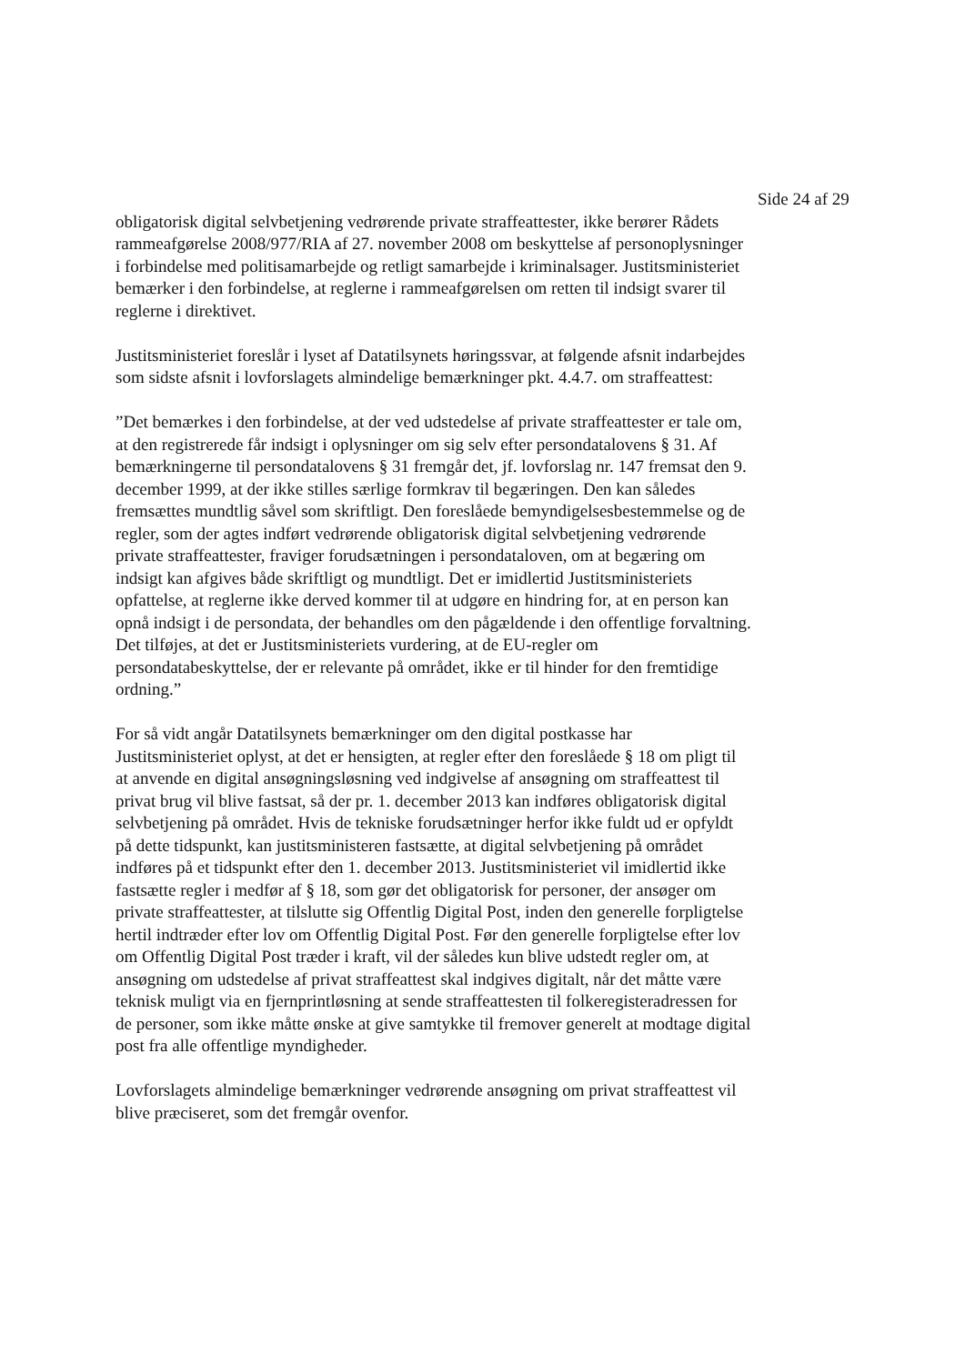Side 24 af 29
obligatorisk digital selvbetjening vedrørende private straffeattester, ikke berører Rådets rammeafgørelse 2008/977/RIA af 27. november 2008 om beskyttelse af personoplysninger i forbindelse med politisamarbejde og retligt samarbejde i kriminalsager. Justitsministeriet bemærker i den forbindelse, at reglerne i rammeafgørelsen om retten til indsigt svarer til reglerne i direktivet.
Justitsministeriet foreslår i lyset af Datatilsynets høringssvar, at følgende afsnit indarbejdes som sidste afsnit i lovforslagets almindelige bemærkninger pkt. 4.4.7. om straffeattest:
”Det bemærkes i den forbindelse, at der ved udstedelse af private straffeattester er tale om, at den registrerede får indsigt i oplysninger om sig selv efter persondatalovens § 31. Af bemærkningerne til persondatalovens § 31 fremgår det, jf. lovforslag nr. 147 fremsat den 9. december 1999, at der ikke stilles særlige formkrav til begæringen. Den kan således fremsættes mundtlig såvel som skriftligt. Den foreslåede bemyndigelsesbestemmelse og de regler, som der agtes indført vedrørende obligatorisk digital selvbetjening vedrørende private straffeattester, fraviger forudsætningen i persondataloven, om at begæring om indsigt kan afgives både skriftligt og mundtligt. Det er imidlertid Justitsministeriets opfattelse, at reglerne ikke derved kommer til at udgøre en hindring for, at en person kan opnå indsigt i de persondata, der behandles om den pågældende i den offentlige forvaltning. Det tilføjes, at det er Justitsministeriets vurdering, at de EU-regler om persondatabeskyttelse, der er relevante på området, ikke er til hinder for den fremtidige ordning.”
For så vidt angår Datatilsynets bemærkninger om den digital postkasse har Justitsministeriet oplyst, at det er hensigten, at regler efter den foreslåede § 18 om pligt til at anvende en digital ansøgningsløsning ved indgivelse af ansøgning om straffeattest til privat brug vil blive fastsat, så der pr. 1. december 2013 kan indføres obligatorisk digital selvbetjening på området. Hvis de tekniske forudsætninger herfor ikke fuldt ud er opfyldt på dette tidspunkt, kan justitsministeren fastsætte, at digital selvbetjening på området indføres på et tidspunkt efter den 1. december 2013. Justitsministeriet vil imidlertid ikke fastsætte regler i medfør af § 18, som gør det obligatorisk for personer, der ansøger om private straffeattester, at tilslutte sig Offentlig Digital Post, inden den generelle forpligtelse hertil indtræder efter lov om Offentlig Digital Post. Før den generelle forpligtelse efter lov om Offentlig Digital Post træder i kraft, vil der således kun blive udstedt regler om, at ansøgning om udstedelse af privat straffeattest skal indgives digitalt, når det måtte være teknisk muligt via en fjernprintløsning at sende straffeattesten til folkeregisteradressen for de personer, som ikke måtte ønske at give samtykke til fremover generelt at modtage digital post fra alle offentlige myndigheder.
Lovforslagets almindelige bemærkninger vedrørende ansøgning om privat straffeattest vil blive præciseret, som det fremgår ovenfor.